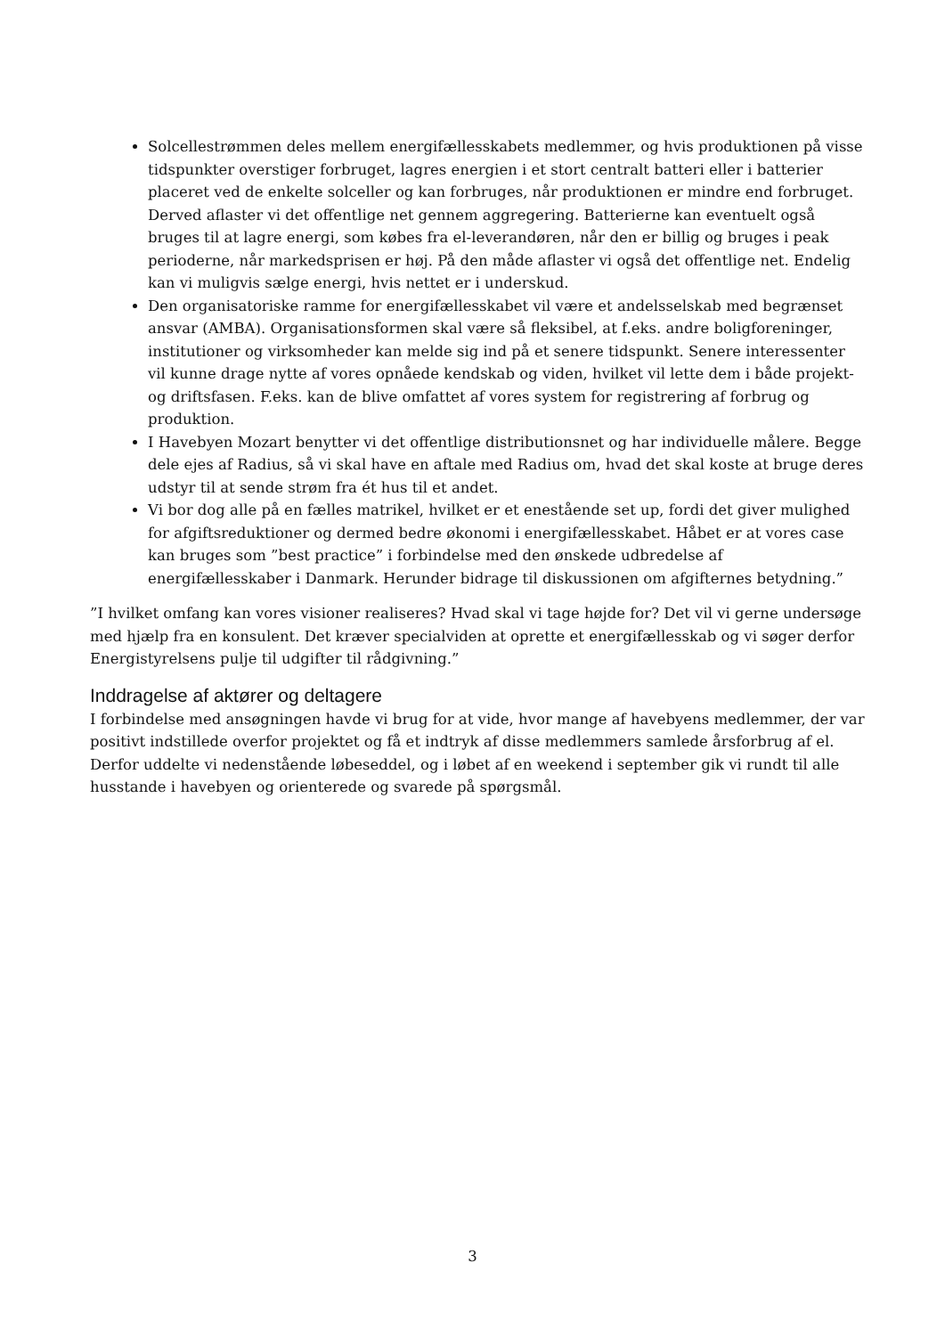Solcellestrømmen deles mellem energifællesskabets medlemmer, og hvis produktionen på visse tidspunkter overstiger forbruget, lagres energien i et stort centralt batteri eller i batterier placeret ved de enkelte solceller og kan forbruges, når produktionen er mindre end forbruget. Derved aflaster vi det offentlige net gennem aggregering. Batterierne kan eventuelt også bruges til at lagre energi, som købes fra el-leverandøren, når den er billig og bruges i peak perioderne, når markedsprisen er høj. På den måde aflaster vi også det offentlige net. Endelig kan vi muligvis sælge energi, hvis nettet er i underskud.
Den organisatoriske ramme for energifællesskabet vil være et andelsselskab med begrænset ansvar (AMBA). Organisationsformen skal være så fleksibel, at f.eks. andre boligforeninger, institutioner og virksomheder kan melde sig ind på et senere tidspunkt. Senere interessenter vil kunne drage nytte af vores opnåede kendskab og viden, hvilket vil lette dem i både projekt- og driftsfasen. F.eks. kan de blive omfattet af vores system for registrering af forbrug og produktion.
I Havebyen Mozart benytter vi det offentlige distributionsnet og har individuelle målere. Begge dele ejes af Radius, så vi skal have en aftale med Radius om, hvad det skal koste at bruge deres udstyr til at sende strøm fra ét hus til et andet.
Vi bor dog alle på en fælles matrikel, hvilket er et enestående set up, fordi det giver mulighed for afgiftsreduktioner og dermed bedre økonomi i energifællesskabet. Håbet er at vores case kan bruges som ”best practice” i forbindelse med den ønskede udbredelse af energifællesskaber i Danmark. Herunder bidrage til diskussionen om afgifternes betydning.”
”I hvilket omfang kan vores visioner realiseres? Hvad skal vi tage højde for? Det vil vi gerne undersøge med hjælp fra en konsulent. Det kræver specialviden at oprette et energifællesskab og vi søger derfor Energistyrelsens pulje til udgifter til rådgivning.”
Inddragelse af aktører og deltagere
I forbindelse med ansøgningen havde vi brug for at vide, hvor mange af havebyens medlemmer, der var positivt indstillede overfor projektet og få et indtryk af disse medlemmers samlede årsforbrug af el. Derfor uddelte vi nedenstående løbeseddel, og i løbet af en weekend i september gik vi rundt til alle husstande i havebyen og orienterede og svarede på spørgsmål.
3